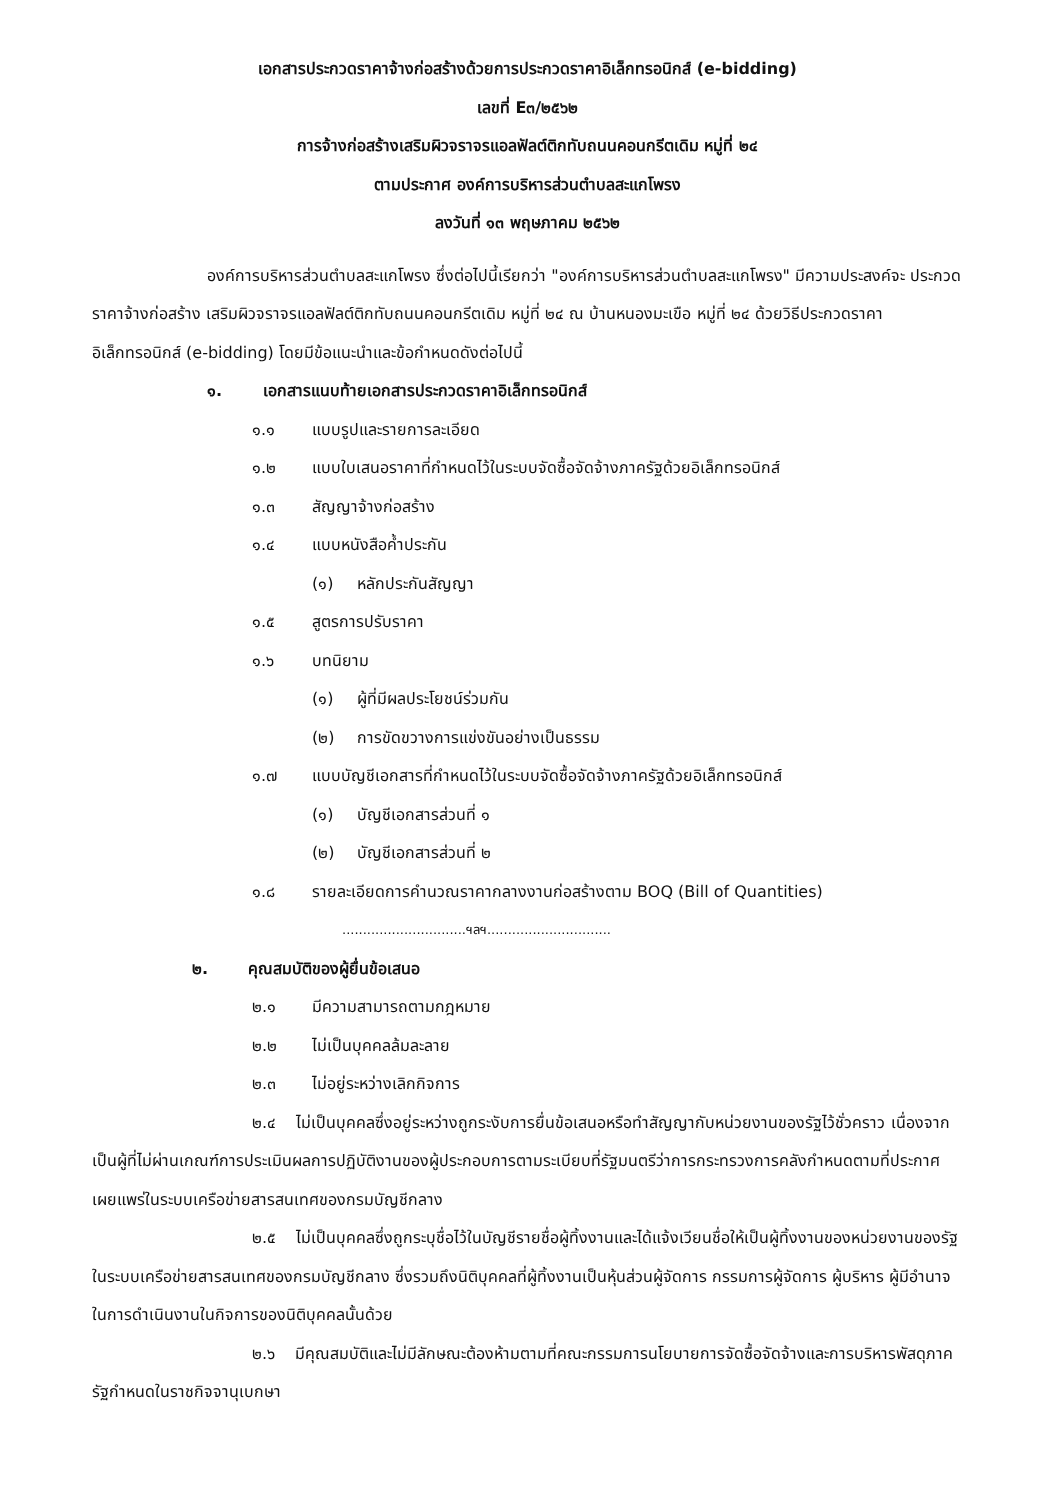เอกสารประกวดราคาจ้างก่อสร้างด้วยการประกวดราคาอิเล็กทรอนิกส์ (e-bidding)
เลขที่ E๓/๒๕๖๒
การจ้างก่อสร้างเสริมผิวจราจรแอลฟัลต์ติกทับถนนคอนกรีตเดิม หมู่ที่ ๒๔
ตามประกาศ องค์การบริหารส่วนตำบลสะแกโพรง
ลงวันที่ ๑๓ พฤษภาคม ๒๕๖๒
องค์การบริหารส่วนตำบลสะแกโพรง ซึ่งต่อไปนี้เรียกว่า "องค์การบริหารส่วนตำบลสะแกโพรง" มีความประสงค์จะ ประกวดราคาจ้างก่อสร้าง เสริมผิวจราจรแอลฟัลต์ติกทับถนนคอนกรีตเดิม หมู่ที่ ๒๔ ณ บ้านหนองมะเขือ หมู่ที่ ๒๔ ด้วยวิธีประกวดราคาอิเล็กทรอนิกส์ (e-bidding) โดยมีข้อแนะนำและข้อกำหนดดังต่อไปนี้
๑. เอกสารแนบท้ายเอกสารประกวดราคาอิเล็กทรอนิกส์
๑.๑ แบบรูปและรายการละเอียด
๑.๒ แบบใบเสนอราคาที่กำหนดไว้ในระบบจัดซื้อจัดจ้างภาครัฐด้วยอิเล็กทรอนิกส์
๑.๓ สัญญาจ้างก่อสร้าง
๑.๔ แบบหนังสือค้ำประกัน
(๑) หลักประกันสัญญา
๑.๕ สูตรการปรับราคา
๑.๖ บทนิยาม
(๑) ผู้ที่มีผลประโยชน์ร่วมกัน
(๒) การขัดขวางการแข่งขันอย่างเป็นธรรม
๑.๗ แบบบัญชีเอกสารที่กำหนดไว้ในระบบจัดซื้อจัดจ้างภาครัฐด้วยอิเล็กทรอนิกส์
(๑) บัญชีเอกสารส่วนที่ ๑
(๒) บัญชีเอกสารส่วนที่ ๒
๑.๘ รายละเอียดการคำนวณราคากลางงานก่อสร้างตาม BOQ (Bill of Quantities)
..............................ฯลฯ..............................
๒. คุณสมบัติของผู้ยื่นข้อเสนอ
๒.๑ มีความสามารถตามกฎหมาย
๒.๒ ไม่เป็นบุคคลล้มละลาย
๒.๓ ไม่อยู่ระหว่างเลิกกิจการ
๒.๔ ไม่เป็นบุคคลซึ่งอยู่ระหว่างถูกระงับการยื่นข้อเสนอหรือทำสัญญากับหน่วยงานของรัฐไว้ชั่วคราว เนื่องจากเป็นผู้ที่ไม่ผ่านเกณฑ์การประเมินผลการปฏิบัติงานของผู้ประกอบการตามระเบียบที่รัฐมนตรีว่าการกระทรวงการคลังกำหนดตามที่ประกาศเผยแพร่ในระบบเครือข่ายสารสนเทศของกรมบัญชีกลาง
๒.๕ ไม่เป็นบุคคลซึ่งถูกระบุชื่อไว้ในบัญชีรายชื่อผู้ทิ้งงานและได้แจ้งเวียนชื่อให้เป็นผู้ทิ้งงานของหน่วยงานของรัฐในระบบเครือข่ายสารสนเทศของกรมบัญชีกลาง ซึ่งรวมถึงนิติบุคคลที่ผู้ทิ้งงานเป็นหุ้นส่วนผู้จัดการ กรรมการผู้จัดการ ผู้บริหาร ผู้มีอำนาจในการดำเนินงานในกิจการของนิติบุคคลนั้นด้วย
๒.๖ มีคุณสมบัติและไม่มีลักษณะต้องห้ามตามที่คณะกรรมการนโยบายการจัดซื้อจัดจ้างและการบริหารพัสดุภาครัฐกำหนดในราชกิจจานุเบกษา